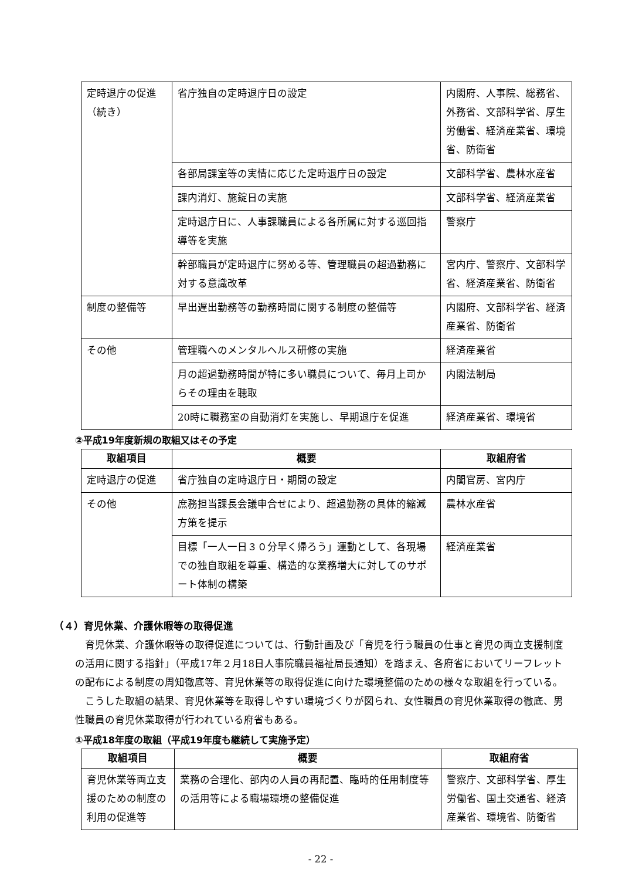| 定時退庁の促進（続き） | 省庁独自の定時退庁日の設定 | 内閣府、人事院、総務省、外務省、文部科学省、厚生労働省、経済産業省、環境省、防衛省 |
| | 各部局課室等の実情に応じた定時退庁日の設定 | 文部科学省、農林水産省 |
| | 課内消灯、施錠日の実施 | 文部科学省、経済産業省 |
| | 定時退庁日に、人事課職員による各所属に対する巡回指導等を実施 | 警察庁 |
| | 幹部職員が定時退庁に努める等、管理職員の超過勤務に対する意識改革 | 宮内庁、警察庁、文部科学省、経済産業省、防衛省 |
| 制度の整備等 | 早出遅出勤務等の勤務時間に関する制度の整備等 | 内閣府、文部科学省、経済産業省、防衛省 |
| その他 | 管理職へのメンタルヘルス研修の実施 | 経済産業省 |
| | 月の超過勤務時間が特に多い職員について、毎月上司からその理由を聴取 | 内閣法制局 |
| | 20時に職務室の自動消灯を実施し、早期退庁を促進 | 経済産業省、環境省 |
②平成19年度新規の取組又はその予定
| 取組項目 | 概要 | 取組府省 |
| --- | --- | --- |
| 定時退庁の促進 | 省庁独自の定時退庁日・期間の設定 | 内閣官房、宮内庁 |
| その他 | 庶務担当課長会議申合せにより、超過勤務の具体的縮減方策を提示 | 農林水産省 |
| | 目標「一人一日３０分早く帰ろう」運動として、各現場での独自取組を尊重、構造的な業務増大に対してのサポート体制の構築 | 経済産業省 |
（４）育児休業、介護休暇等の取得促進
育児休業、介護休暇等の取得促進については、行動計画及び「育児を行う職員の仕事と育児の両立支援制度の活用に関する指針」（平成17年２月18日人事院職員福祉局長通知）を踏まえ、各府省においてリーフレットの配布による制度の周知徹底等、育児休業等の取得促進に向けた環境整備のための様々な取組を行っている。
こうした取組の結果、育児休業等を取得しやすい環境づくりが図られ、女性職員の育児休業取得の徹底、男性職員の育児休業取得が行われている府省もある。
①平成18年度の取組（平成19年度も継続して実施予定）
| 取組項目 | 概要 | 取組府省 |
| --- | --- | --- |
| 育児休業等両立支援のための制度の利用の促進等 | 業務の合理化、部内の人員の再配置、臨時的任用制度等の活用等による職場環境の整備促進 | 警察庁、文部科学省、厚生労働省、国土交通省、経済産業省、環境省、防衛省 |
- 22 -